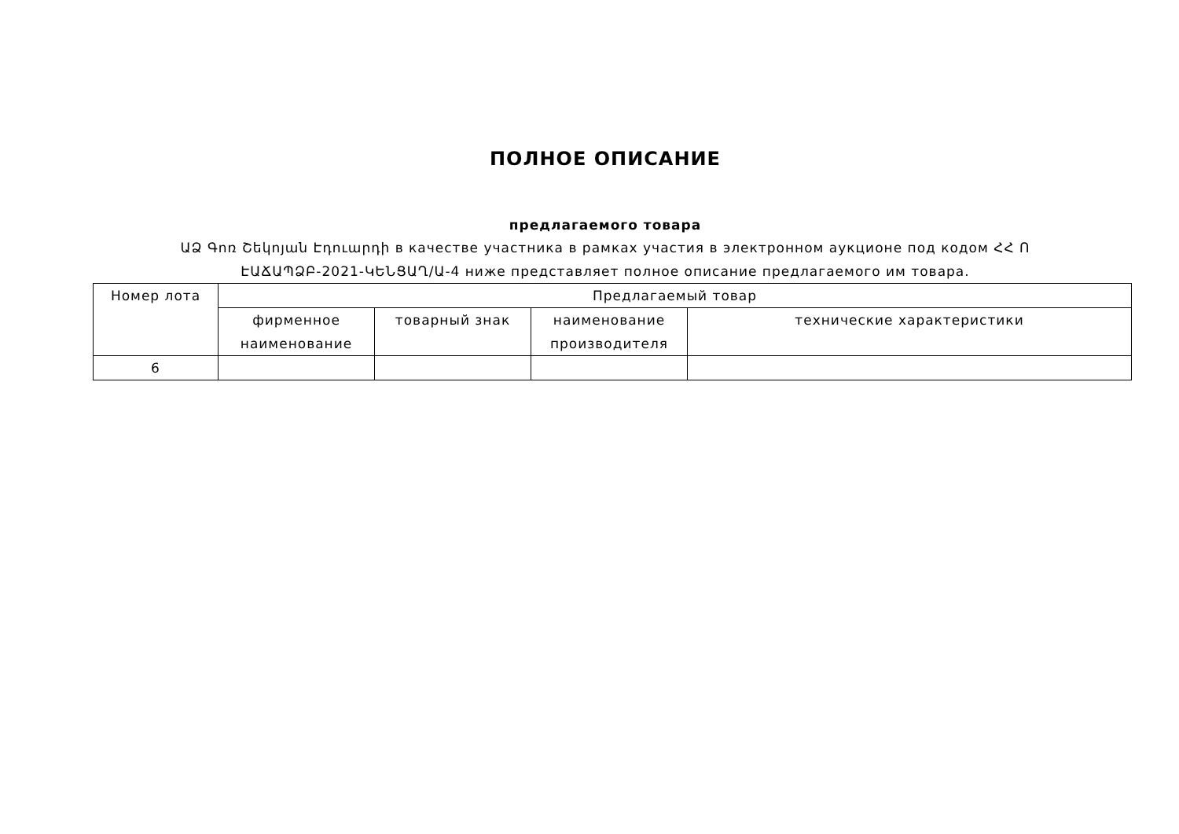ПОЛНОЕ ОПИСАНИЕ
предлагаемого товара
ԱՁ Գոռ Շեկոյան Էդուարդի в качестве участника в рамках участия в электронном аукционе под кодом ՀՀ Ո ԷԱՃԱՊՁԲ-2021-ԿԵՆՑԱՂ/Ա-4 ниже представляет полное описание предлагаемого им товара.
| Номер лота | Предлагаемый товар | | | |
| --- | --- | --- | --- | --- |
| | фирменное наименование | товарный знак | наименование производителя | технические характеристики |
| 6 | | | | |